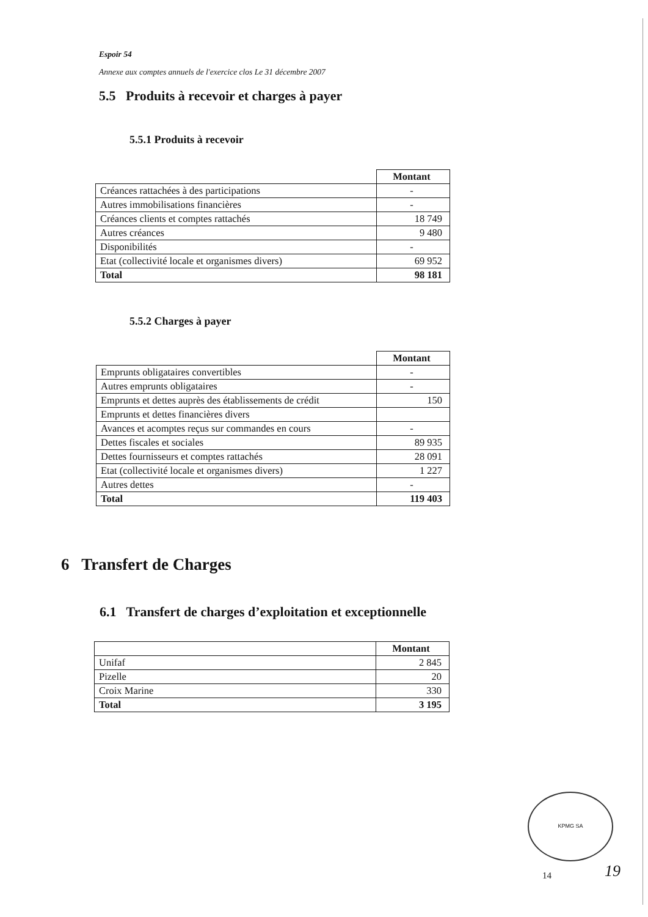Espoir 54
Annexe aux comptes annuels de l'exercice clos Le 31 décembre 2007
5.5 Produits à recevoir et charges à payer
5.5.1 Produits à recevoir
| | Montant |
| Créances rattachées à des participations | - |
| Autres immobilisations financières | - |
| Créances clients et comptes rattachés | 18 749 |
| Autres créances | 9 480 |
| Disponibilités | - |
| Etat (collectivité locale et organismes divers) | 69 952 |
| Total | 98 181 |
5.5.2 Charges à payer
| | Montant |
| Emprunts obligataires convertibles | - |
| Autres emprunts obligataires | - |
| Emprunts et dettes auprès des établissements de crédit | 150 |
| Emprunts et dettes financières divers | |
| Avances et acomptes reçus sur commandes en cours | - |
| Dettes fiscales et sociales | 89 935 |
| Dettes fournisseurs et comptes rattachés | 28 091 |
| Etat (collectivité locale et organismes divers) | 1 227 |
| Autres dettes | - |
| Total | 119 403 |
6 Transfert de Charges
6.1 Transfert de charges d’exploitation et exceptionnelle
| | Montant |
| Unifaf | 2 845 |
| Pizelle | 20 |
| Croix Marine | 330 |
| Total | 3 195 |
KPMG SA
14 19